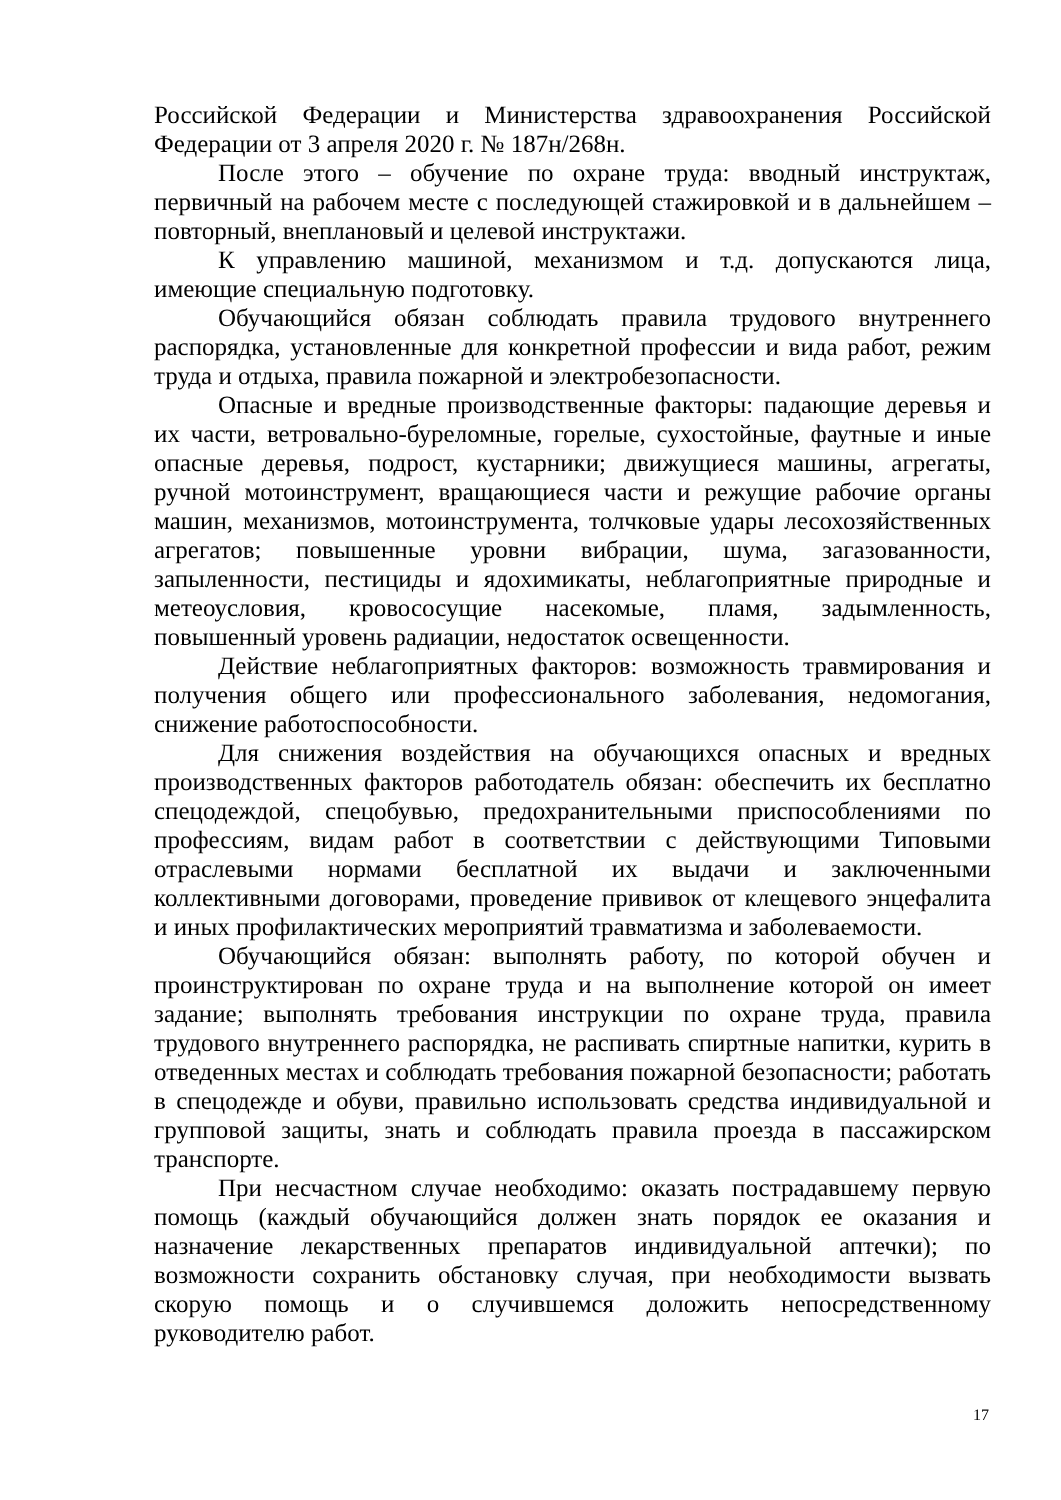Российской Федерации и Министерства здравоохранения Российской Федерации от 3 апреля 2020 г. № 187н/268н.
После этого – обучение по охране труда: вводный инструктаж, первичный на рабочем месте с последующей стажировкой и в дальнейшем – повторный, внеплановый и целевой инструктажи.
К управлению машиной, механизмом и т.д. допускаются лица, имеющие специальную подготовку.
Обучающийся обязан соблюдать правила трудового внутреннего распорядка, установленные для конкретной профессии и вида работ, режим труда и отдыха, правила пожарной и электробезопасности.
Опасные и вредные производственные факторы: падающие деревья и их части, ветровально-буреломные, горелые, сухостойные, фаутные и иные опасные деревья, подрост, кустарники; движущиеся машины, агрегаты, ручной мотоинструмент, вращающиеся части и режущие рабочие органы машин, механизмов, мотоинструмента, толчковые удары лесохозяйственных агрегатов; повышенные уровни вибрации, шума, загазованности, запыленности, пестициды и ядохимикаты, неблагоприятные природные и метеоусловия, кровососущие насекомые, пламя, задымленность, повышенный уровень радиации, недостаток освещенности.
Действие неблагоприятных факторов: возможность травмирования и получения общего или профессионального заболевания, недомогания, снижение работоспособности.
Для снижения воздействия на обучающихся опасных и вредных производственных факторов работодатель обязан: обеспечить их бесплатно спецодеждой, спецобувью, предохранительными приспособлениями по профессиям, видам работ в соответствии с действующими Типовыми отраслевыми нормами бесплатной их выдачи и заключенными коллективными договорами, проведение прививок от клещевого энцефалита и иных профилактических мероприятий травматизма и заболеваемости.
Обучающийся обязан: выполнять работу, по которой обучен и проинструктирован по охране труда и на выполнение которой он имеет задание; выполнять требования инструкции по охране труда, правила трудового внутреннего распорядка, не распивать спиртные напитки, курить в отведенных местах и соблюдать требования пожарной безопасности; работать в спецодежде и обуви, правильно использовать средства индивидуальной и групповой защиты, знать и соблюдать правила проезда в пассажирском транспорте.
При несчастном случае необходимо: оказать пострадавшему первую помощь (каждый обучающийся должен знать порядок ее оказания и назначение лекарственных препаратов индивидуальной аптечки); по возможности сохранить обстановку случая, при необходимости вызвать скорую помощь и о случившемся доложить непосредственному руководителю работ.
17